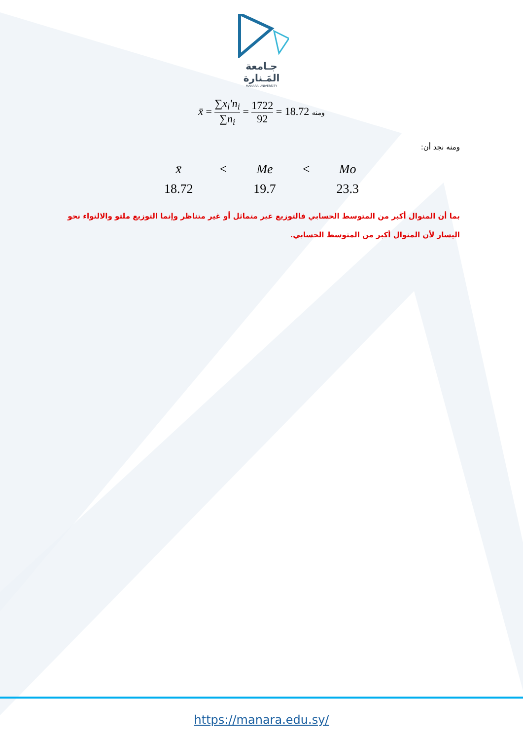جـامعة
المَـنارة
MANARA UNIVERSITY
x̄ = ∑x<sub>i</sub>′n<sub>i</sub> ∑n<sub>i</sub> = 1722 92 = 18.72 ومنه
ومنه نجد أن:
| x̄ | < | Me | < | Mo |
| 18.72 | | 19.7 | | 23.3 |
بما أن المنوال أكبر من المتوسط الحسابي فالتوزيع غير متماثل أو غير متناظر وإنما التوزيع ملتو والالتواء نحو اليسار لأن المنوال أكبر من المتوسط الحسابي.
https://manara.edu.sy/